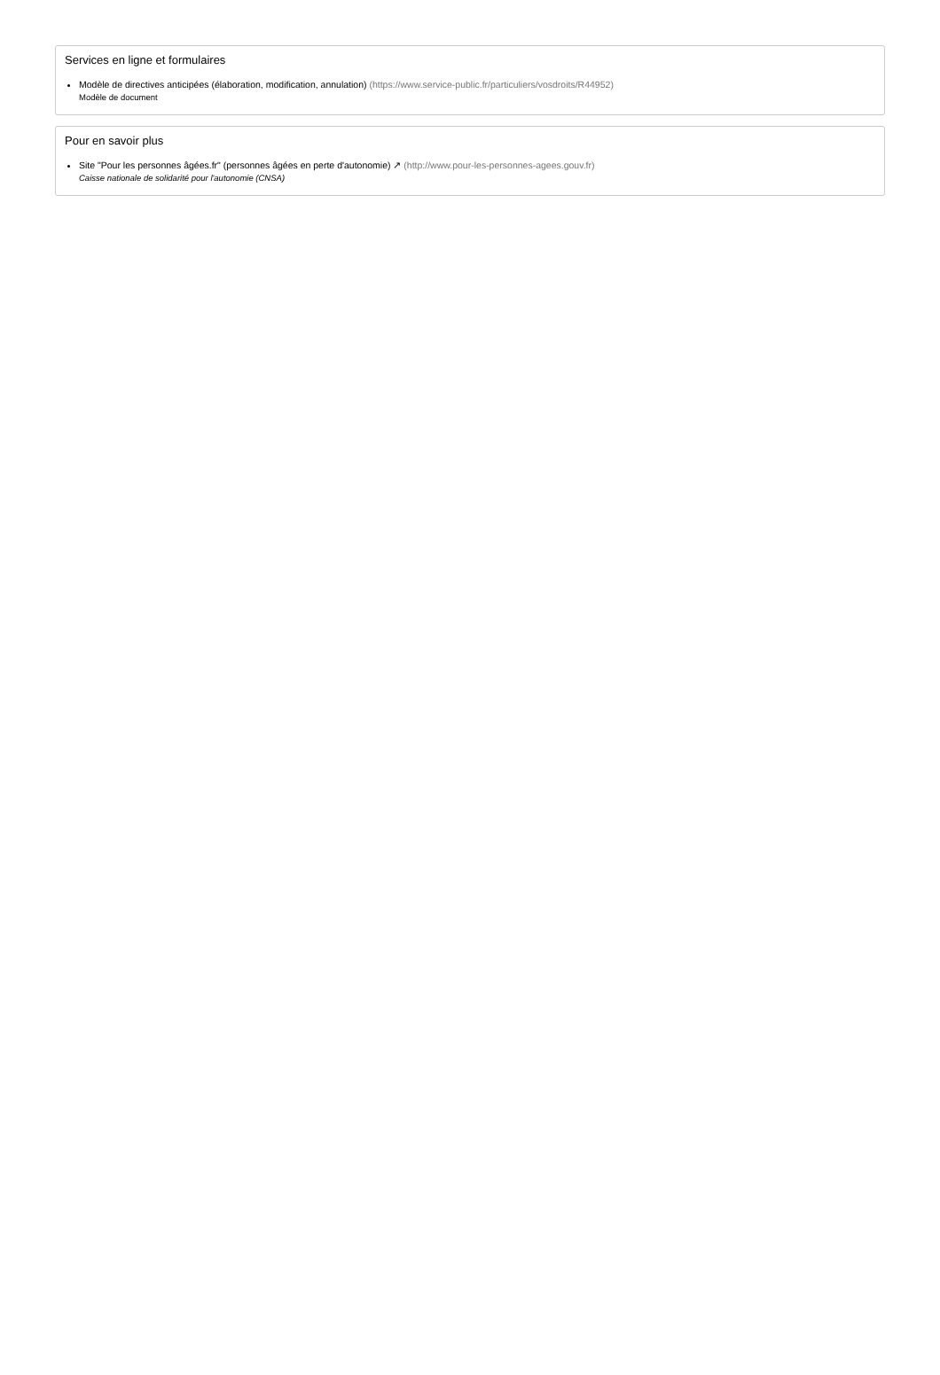Services en ligne et formulaires
Modèle de directives anticipées (élaboration, modification, annulation) (https://www.service-public.fr/particuliers/vosdroits/R44952)
Modèle de document
Pour en savoir plus
Site "Pour les personnes âgées.fr" (personnes âgées en perte d'autonomie) ↗ (http://www.pour-les-personnes-agees.gouv.fr)
Caisse nationale de solidarité pour l'autonomie (CNSA)